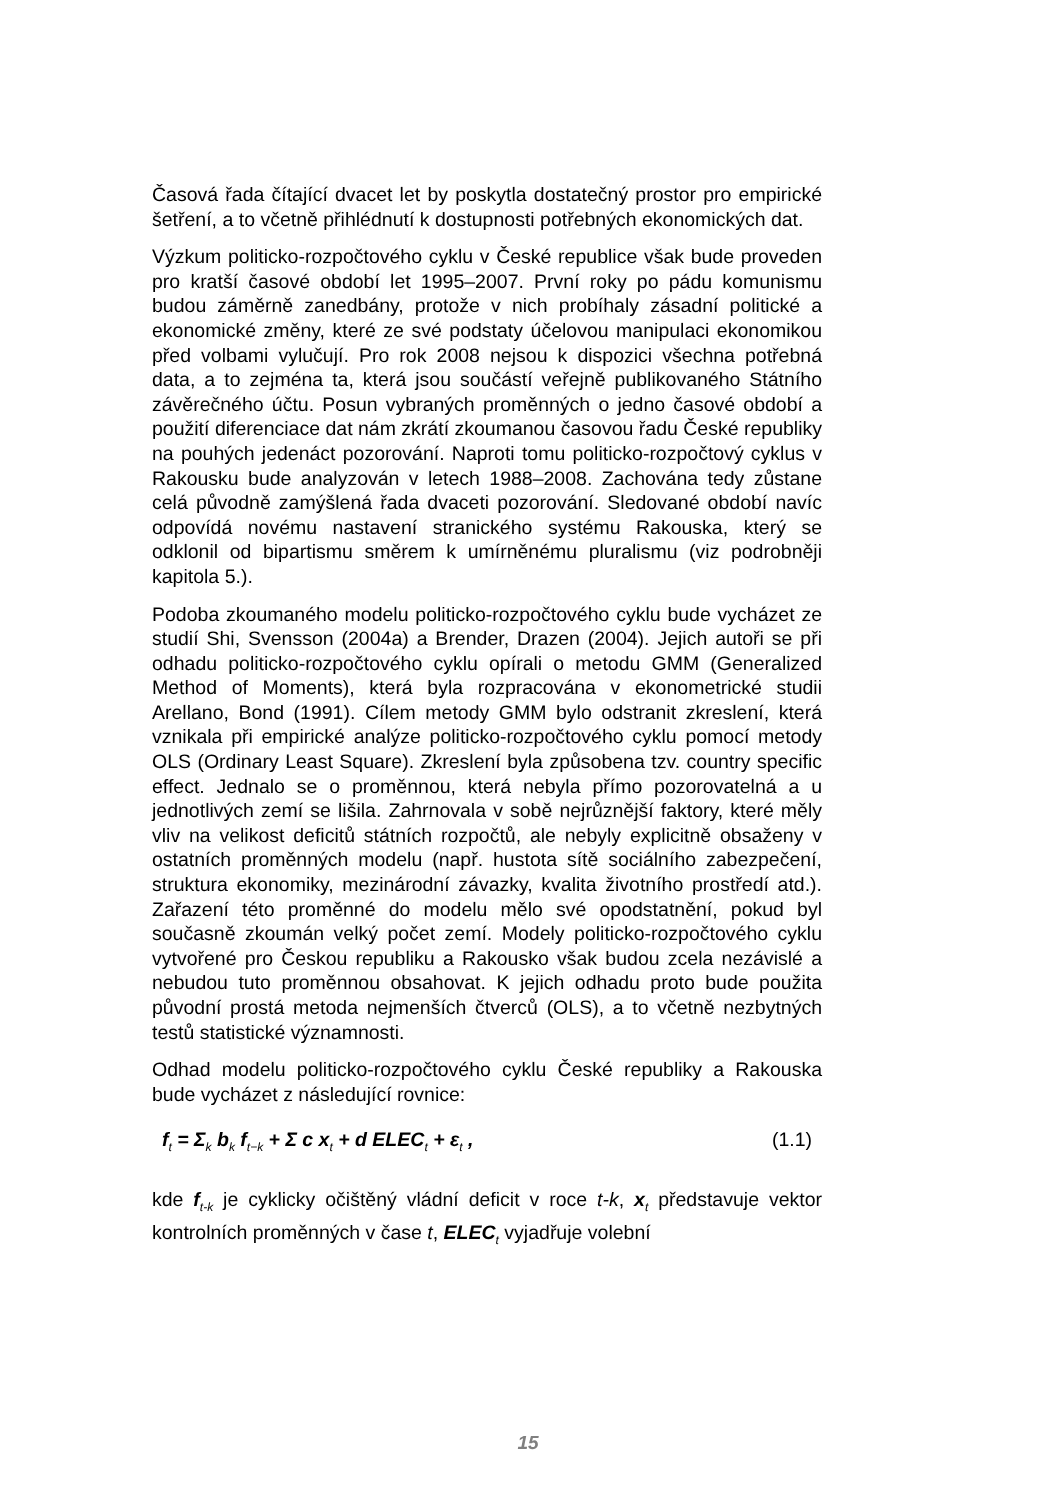Časová řada čítající dvacet let by poskytla dostatečný prostor pro empirické šetření, a to včetně přihlédnutí k dostupnosti potřebných ekonomických dat.
Výzkum politicko-rozpočtového cyklu v České republice však bude proveden pro kratší časové období let 1995–2007. První roky po pádu komunismu budou záměrně zanedbány, protože v nich probíhaly zásadní politické a ekonomické změny, které ze své podstaty účelovou manipulaci ekonomikou před volbami vylučují. Pro rok 2008 nejsou k dispozici všechna potřebná data, a to zejména ta, která jsou součástí veřejně publikovaného Státního závěrečného účtu. Posun vybraných proměnných o jedno časové období a použití diferenciace dat nám zkrátí zkoumanou časovou řadu České republiky na pouhých jedenáct pozorování. Naproti tomu politicko-rozpočtový cyklus v Rakousku bude analyzován v letech 1988–2008. Zachována tedy zůstane celá původně zamýšlená řada dvaceti pozorování. Sledované období navíc odpovídá novému nastavení stranického systému Rakouska, který se odklonil od bipartismu směrem k umírněnému pluralismu (viz podrobněji kapitola 5.).
Podoba zkoumaného modelu politicko-rozpočtového cyklu bude vycházet ze studií Shi, Svensson (2004a) a Brender, Drazen (2004). Jejich autoři se při odhadu politicko-rozpočtového cyklu opírali o metodu GMM (Generalized Method of Moments), která byla rozpracována v ekonometrické studii Arellano, Bond (1991). Cílem metody GMM bylo odstranit zkreslení, která vznikala při empirické analýze politicko-rozpočtového cyklu pomocí metody OLS (Ordinary Least Square). Zkreslení byla způsobena tzv. country specific effect. Jednalo se o proměnnou, která nebyla přímo pozorovatelná a u jednotlivých zemí se lišila. Zahrnovala v sobě nejrůznější faktory, které měly vliv na velikost deficitů státních rozpočtů, ale nebyly explicitně obsaženy v ostatních proměnných modelu (např. hustota sítě sociálního zabezpečení, struktura ekonomiky, mezinárodní závazky, kvalita životního prostředí atd.). Zařazení této proměnné do modelu mělo své opodstatnění, pokud byl současně zkoumán velký počet zemí. Modely politicko-rozpočtového cyklu vytvořené pro Českou republiku a Rakousko však budou zcela nezávislé a nebudou tuto proměnnou obsahovat. K jejich odhadu proto bude použita původní prostá metoda nejmenších čtverců (OLS), a to včetně nezbytných testů statistické významnosti.
Odhad modelu politicko-rozpočtového cyklu České republiky a Rakouska bude vycházet z následující rovnice:
f<sub>t</sub> = Σ<sub>k</sub> b<sub>k</sub> f<sub>t−k</sub> + Σ c x<sub>t</sub> + d ELEC<sub>t</sub> + ε<sub>t</sub> , (1.1)
kde f<sub>t-k</sub> je cyklicky očištěný vládní deficit v roce t-k, x<sub>t</sub> představuje vektor kontrolních proměnných v čase t, ELEC<sub>t</sub> vyjadřuje volební
15